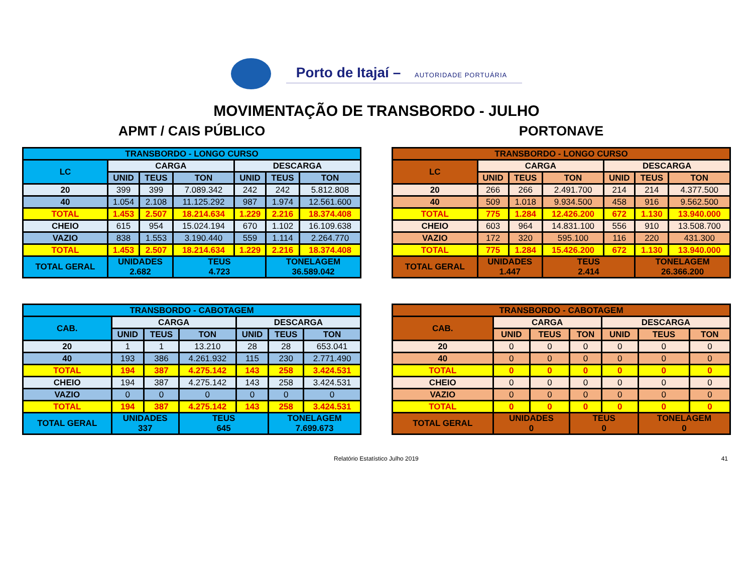Porto de Itajaí – AUTORIDADE PORTUÁRIA
MOVIMENTAÇÃO DE TRANSBORDO - JULHO
APMT / CAIS PÚBLICO
| TRANSBORDO - LONGO CURSO | | | | | | |
| --- | --- | --- | --- | --- | --- | --- |
| LC | CARGA | | | DESCARGA | | |
| | UNID | TEUS | TON | UNID | TEUS | TON |
| 20 | 399 | 399 | 7.089.342 | 242 | 242 | 5.812.808 |
| 40 | 1.054 | 2.108 | 11.125.292 | 987 | 1.974 | 12.561.600 |
| TOTAL | 1.453 | 2.507 | 18.214.634 | 1.229 | 2.216 | 18.374.408 |
| CHEIO | 615 | 954 | 15.024.194 | 670 | 1.102 | 16.109.638 |
| VAZIO | 838 | 1.553 | 3.190.440 | 559 | 1.114 | 2.264.770 |
| TOTAL | 1.453 | 2.507 | 18.214.634 | 1.229 | 2.216 | 18.374.408 |
| TOTAL GERAL | UNIDADES 2.682 | | TEUS 4.723 | | TONELAGEM 36.589.042 | |
| TRANSBORDO - CABOTAGEM | | | | | | |
| --- | --- | --- | --- | --- | --- | --- |
| CAB. | CARGA | | | DESCARGA | | |
| | UNID | TEUS | TON | UNID | TEUS | TON |
| 20 | 1 | 1 | 13.210 | 28 | 28 | 653.041 |
| 40 | 193 | 386 | 4.261.932 | 115 | 230 | 2.771.490 |
| TOTAL | 194 | 387 | 4.275.142 | 143 | 258 | 3.424.531 |
| CHEIO | 194 | 387 | 4.275.142 | 143 | 258 | 3.424.531 |
| VAZIO | 0 | 0 | 0 | 0 | 0 | 0 |
| TOTAL | 194 | 387 | 4.275.142 | 143 | 258 | 3.424.531 |
| TOTAL GERAL | UNIDADES 337 | | TEUS 645 | | TONELAGEM 7.699.673 | |
PORTONAVE
| TRANSBORDO - LONGO CURSO | | | | | | |
| --- | --- | --- | --- | --- | --- | --- |
| LC | CARGA | | | DESCARGA | | |
| | UNID | TEUS | TON | UNID | TEUS | TON |
| 20 | 266 | 266 | 2.491.700 | 214 | 214 | 4.377.500 |
| 40 | 509 | 1.018 | 9.934.500 | 458 | 916 | 9.562.500 |
| TOTAL | 775 | 1.284 | 12.426.200 | 672 | 1.130 | 13.940.000 |
| CHEIO | 603 | 964 | 14.831.100 | 556 | 910 | 13.508.700 |
| VAZIO | 172 | 320 | 595.100 | 116 | 220 | 431.300 |
| TOTAL | 775 | 1.284 | 15.426.200 | 672 | 1.130 | 13.940.000 |
| TOTAL GERAL | UNIDADES 1.447 | | TEUS 2.414 | | TONELAGEM 26.366.200 | |
| TRANSBORDO - CABOTAGEM | | | | | | |
| --- | --- | --- | --- | --- | --- | --- |
| CAB. | CARGA | | | DESCARGA | | |
| | UNID | TEUS | TON | UNID | TEUS | TON |
| 20 | 0 | 0 | 0 | 0 | 0 | 0 |
| 40 | 0 | 0 | 0 | 0 | 0 | 0 |
| TOTAL | 0 | 0 | 0 | 0 | 0 | 0 |
| CHEIO | 0 | 0 | 0 | 0 | 0 | 0 |
| VAZIO | 0 | 0 | 0 | 0 | 0 | 0 |
| TOTAL | 0 | 0 | 0 | 0 | 0 | 0 |
| TOTAL GERAL | UNIDADES 0 | | TEUS 0 | | TONELAGEM 0 | |
Relatório Estatístico Julho 2019 41